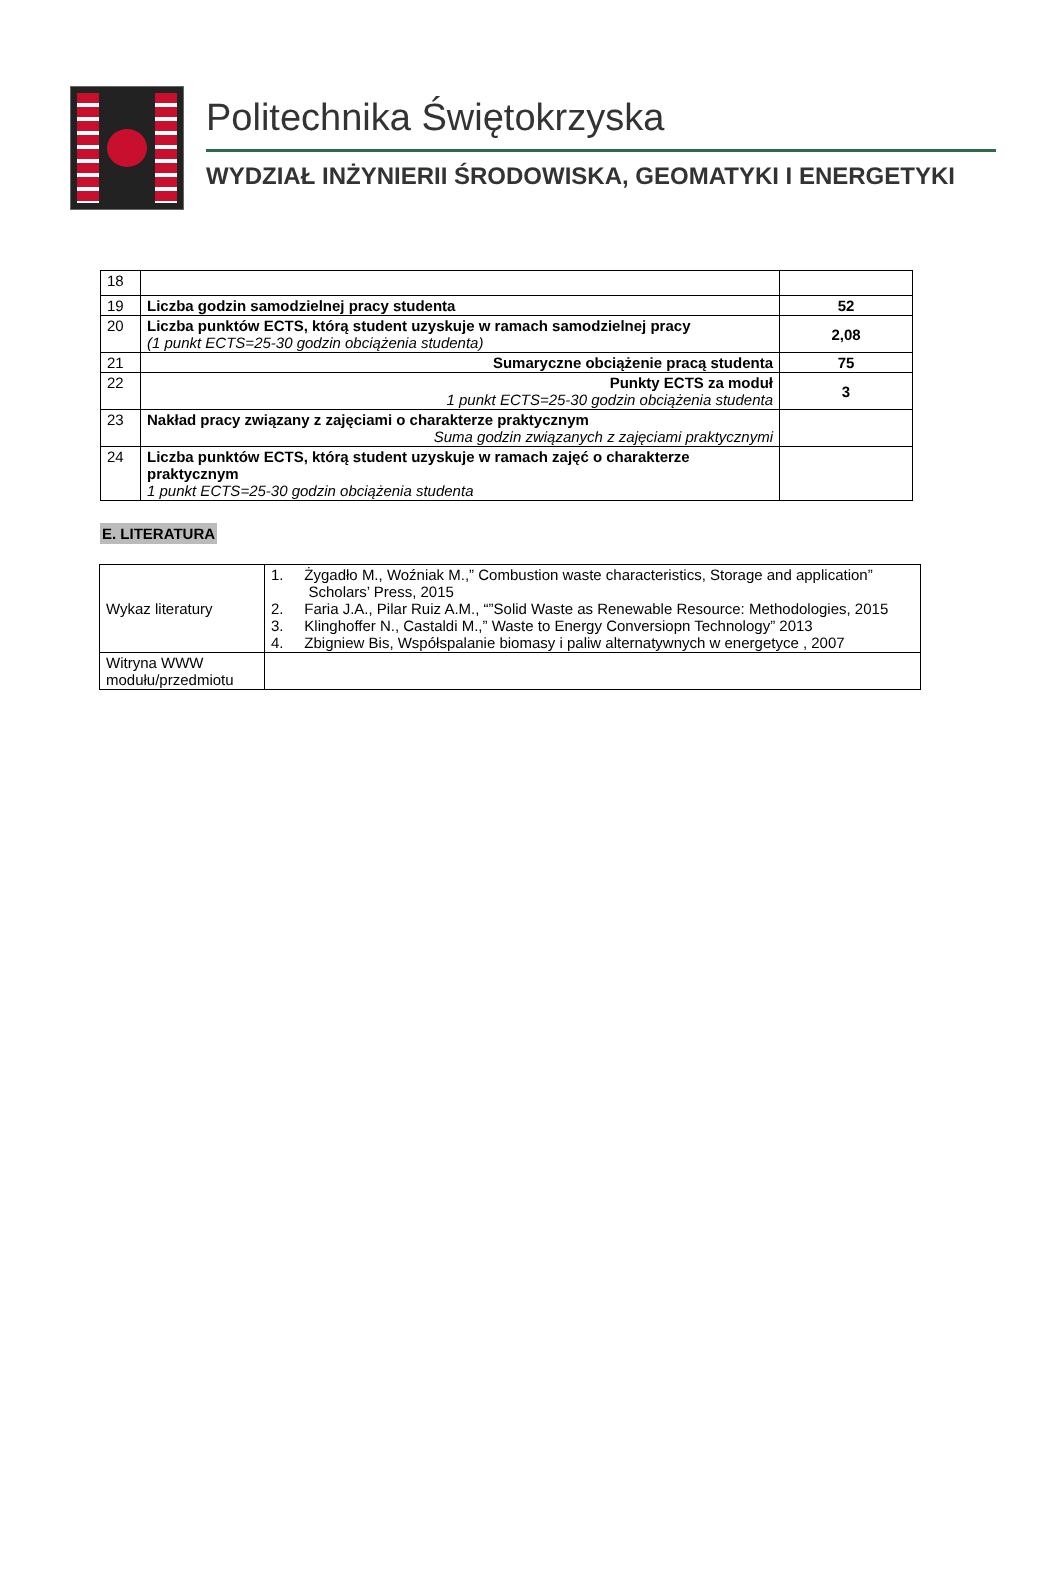Politechnika Świętokrzyska
WYDZIAŁ INŻYNIERII ŚRODOWISKA, GEOMATYKI I ENERGETYKI
| 18 | | |
| 19 | Liczba godzin samodzielnej pracy studenta | 52 |
| 20 | Liczba punktów ECTS, którą student uzyskuje w ramach samodzielnej pracy (1 punkt ECTS=25-30 godzin obciążenia studenta) | 2,08 |
| 21 | Sumaryczne obciążenie pracą studenta | 75 |
| 22 | Punkty ECTS za moduł 1 punkt ECTS=25-30 godzin obciążenia studenta | 3 |
| 23 | Nakład pracy związany z zajęciami o charakterze praktycznym Suma godzin związanych z zajęciami praktycznymi | |
| 24 | Liczba punktów ECTS, którą student uzyskuje w ramach zajęć o charakterze praktycznym 1 punkt ECTS=25-30 godzin obciążenia studenta | |
E. LITERATURA
| Wykaz literatury | 1. Żygadło M., Woźniak M.,” Combustion waste characteristics, Storage and application” Scholars’ Press, 2015 2. Faria J.A., Pilar Ruiz A.M., “”Solid Waste as Renewable Resource: Methodologies, 2015 3. Klinghoffer N., Castaldi M.,” Waste to Energy Conversiopn Technology” 2013 4. Zbigniew Bis, Współspalanie biomasy i paliw alternatywnych w energetyce , 2007 |
| Witryna WWW modułu/przedmiotu | |